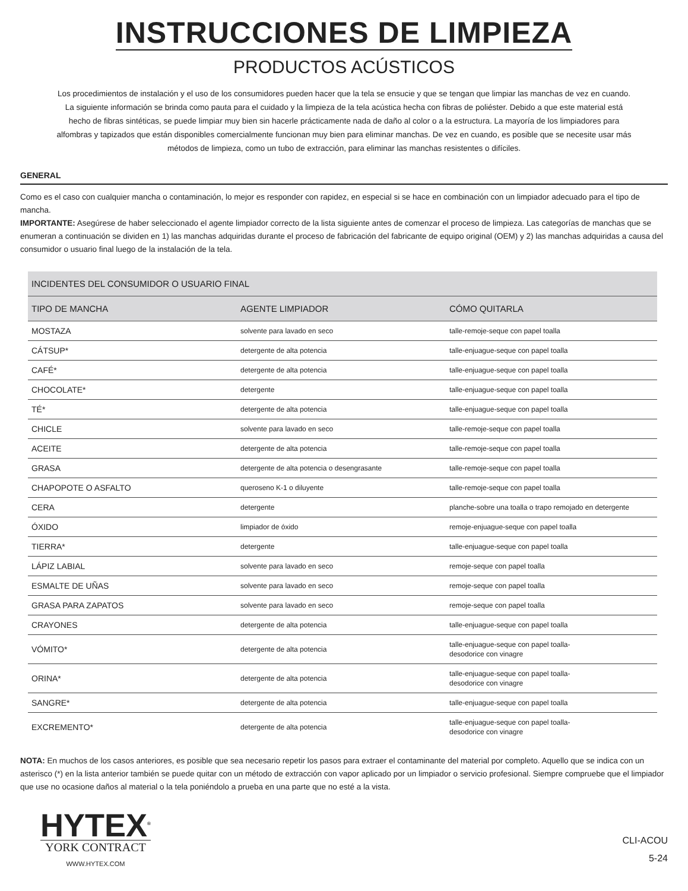INSTRUCCIONES DE LIMPIEZA
PRODUCTOS ACÚSTICOS
Los procedimientos de instalación y el uso de los consumidores pueden hacer que la tela se ensucie y que se tengan que limpiar las manchas de vez en cuando. La siguiente información se brinda como pauta para el cuidado y la limpieza de la tela acústica hecha con fibras de poliéster. Debido a que este material está hecho de fibras sintéticas, se puede limpiar muy bien sin hacerle prácticamente nada de daño al color o a la estructura. La mayoría de los limpiadores para alfombras y tapizados que están disponibles comercialmente funcionan muy bien para eliminar manchas. De vez en cuando, es posible que se necesite usar más métodos de limpieza, como un tubo de extracción, para eliminar las manchas resistentes o difíciles.
GENERAL
Como es el caso con cualquier mancha o contaminación, lo mejor es responder con rapidez, en especial si se hace en combinación con un limpiador adecuado para el tipo de mancha.
IMPORTANTE: Asegúrese de haber seleccionado el agente limpiador correcto de la lista siguiente antes de comenzar el proceso de limpieza. Las categorías de manchas que se enumeran a continuación se dividen en 1) las manchas adquiridas durante el proceso de fabricación del fabricante de equipo original (OEM) y 2) las manchas adquiridas a causa del consumidor o usuario final luego de la instalación de la tela.
| INCIDENTES DEL CONSUMIDOR O USUARIO FINAL | | |
| --- | --- | --- |
| TIPO DE MANCHA | AGENTE LIMPIADOR | CÓMO QUITARLA |
| MOSTAZA | solvente para lavado en seco | talle-remoje-seque con papel toalla |
| CÁTSUP* | detergente de alta potencia | talle-enjuague-seque con papel toalla |
| CAFÉ* | detergente de alta potencia | talle-enjuague-seque con papel toalla |
| CHOCOLATE* | detergente | talle-enjuague-seque con papel toalla |
| TÉ* | detergente de alta potencia | talle-enjuague-seque con papel toalla |
| CHICLE | solvente para lavado en seco | talle-remoje-seque con papel toalla |
| ACEITE | detergente de alta potencia | talle-remoje-seque con papel toalla |
| GRASA | detergente de alta potencia o desengrasante | talle-remoje-seque con papel toalla |
| CHAPOPOTE O ASFALTO | queroseno K-1 o diluyente | talle-remoje-seque con papel toalla |
| CERA | detergente | planche-sobre una toalla o trapo remojado en detergente |
| ÓXIDO | limpiador de óxido | remoje-enjuague-seque con papel toalla |
| TIERRA* | detergente | talle-enjuague-seque con papel toalla |
| LÁPIZ LABIAL | solvente para lavado en seco | remoje-seque con papel toalla |
| ESMALTE DE UÑAS | solvente para lavado en seco | remoje-seque con papel toalla |
| GRASA PARA ZAPATOS | solvente para lavado en seco | remoje-seque con papel toalla |
| CRAYONES | detergente de alta potencia | talle-enjuague-seque con papel toalla |
| VÓMITO* | detergente de alta potencia | talle-enjuague-seque con papel toalla- desodorice con vinagre |
| ORINA* | detergente de alta potencia | talle-enjuague-seque con papel toalla- desodorice con vinagre |
| SANGRE* | detergente de alta potencia | talle-enjuague-seque con papel toalla |
| EXCREMENTO* | detergente de alta potencia | talle-enjuague-seque con papel toalla- desodorice con vinagre |
NOTA: En muchos de los casos anteriores, es posible que sea necesario repetir los pasos para extraer el contaminante del material por completo. Aquello que se indica con un asterisco (*) en la lista anterior también se puede quitar con un método de extracción con vapor aplicado por un limpiador o servicio profesional. Siempre compruebe que el limpiador que use no ocasione daños al material o la tela poniéndolo a prueba en una parte que no esté a la vista.
HYTEX<sup>®</sup>
YORK CONTRACT
WWW.HYTEX.COM
CLI-ACOU
5-24